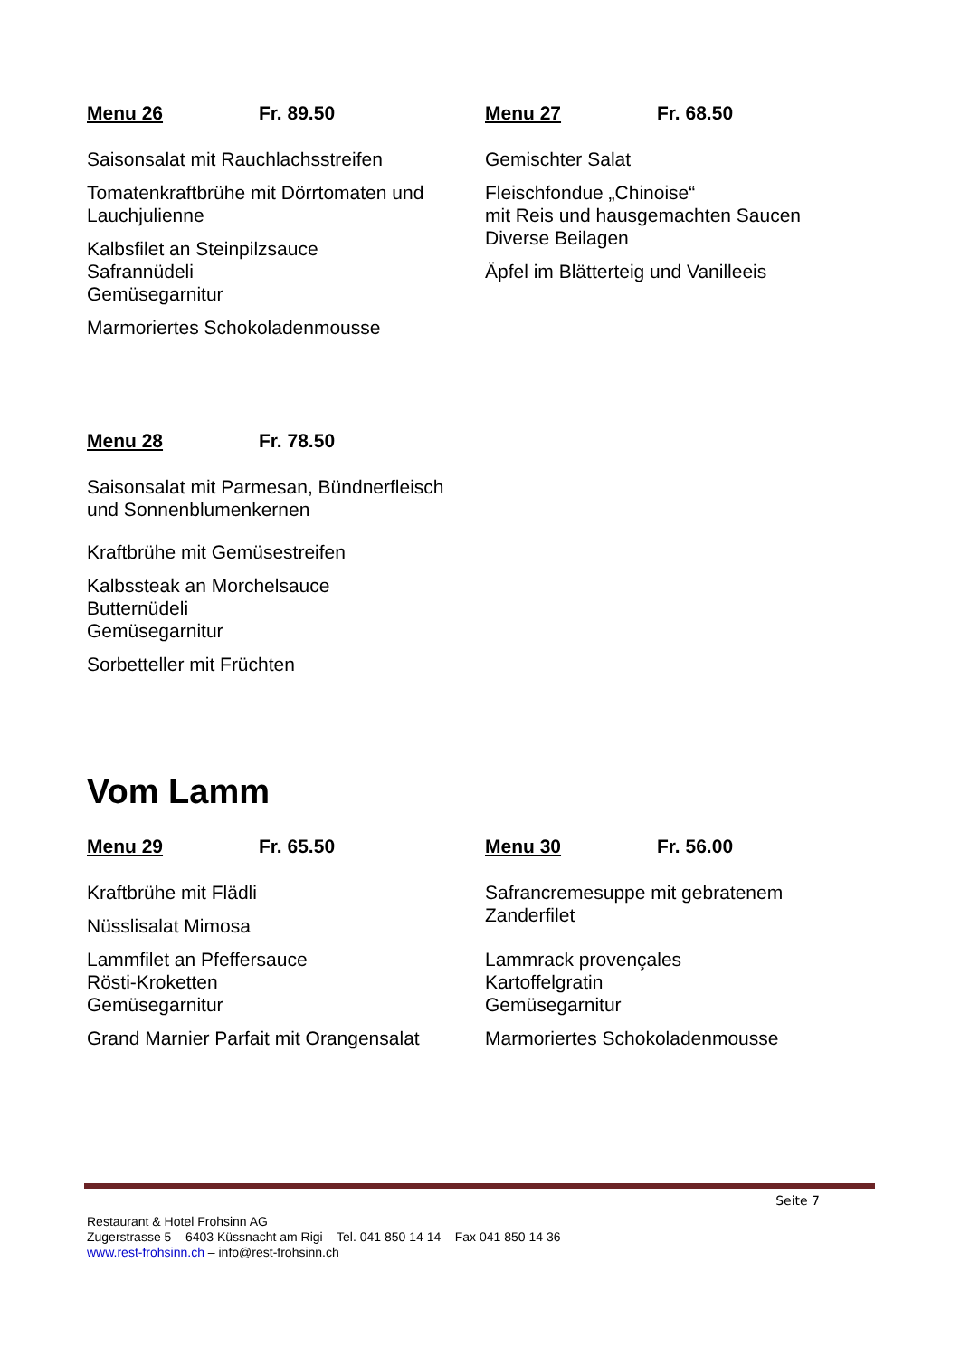Menu 26 Fr. 89.50
Saisonsalat mit Rauchlachsstreifen
Tomatenkraftbrühe mit Dörrtomaten und
Lauchjulienne
Kalbsfilet an Steinpilzsauce
Safrannüdeli
Gemüsegarnitur
Marmoriertes Schokoladenmousse
Menu 27 Fr. 68.50
Gemischter Salat
Fleischfondue „Chinoise“
mit Reis und hausgemachten Saucen
Diverse Beilagen
Äpfel im Blätterteig und Vanilleeis
Menu 28 Fr. 78.50
Saisonsalat mit Parmesan, Bündnerfleisch
und Sonnenblumenkernen
Kraftbrühe mit Gemüsestreifen
Kalbssteak an Morchelsauce
Butternüdeli
Gemüsegarnitur
Sorbetteller mit Früchten
Vom Lamm
Menu 29 Fr. 65.50
Kraftbrühe mit Flädli
Nüsslisalat Mimosa
Lammfilet an Pfeffersauce
Rösti-Kroketten
Gemüsegarnitur
Grand Marnier Parfait mit Orangensalat
Menu 30 Fr. 56.00
Safrancremesuppe mit gebratenem
Zanderfilet
Lammrack provençales
Kartoffelgratin
Gemüsegarnitur
Marmoriertes Schokoladenmousse
Seite 7
Restaurant & Hotel Frohsinn AG
Zugerstrasse 5 – 6403 Küssnacht am Rigi – Tel. 041 850 14 14 – Fax 041 850 14 36
www.rest-frohsinn.ch – info@rest-frohsinn.ch